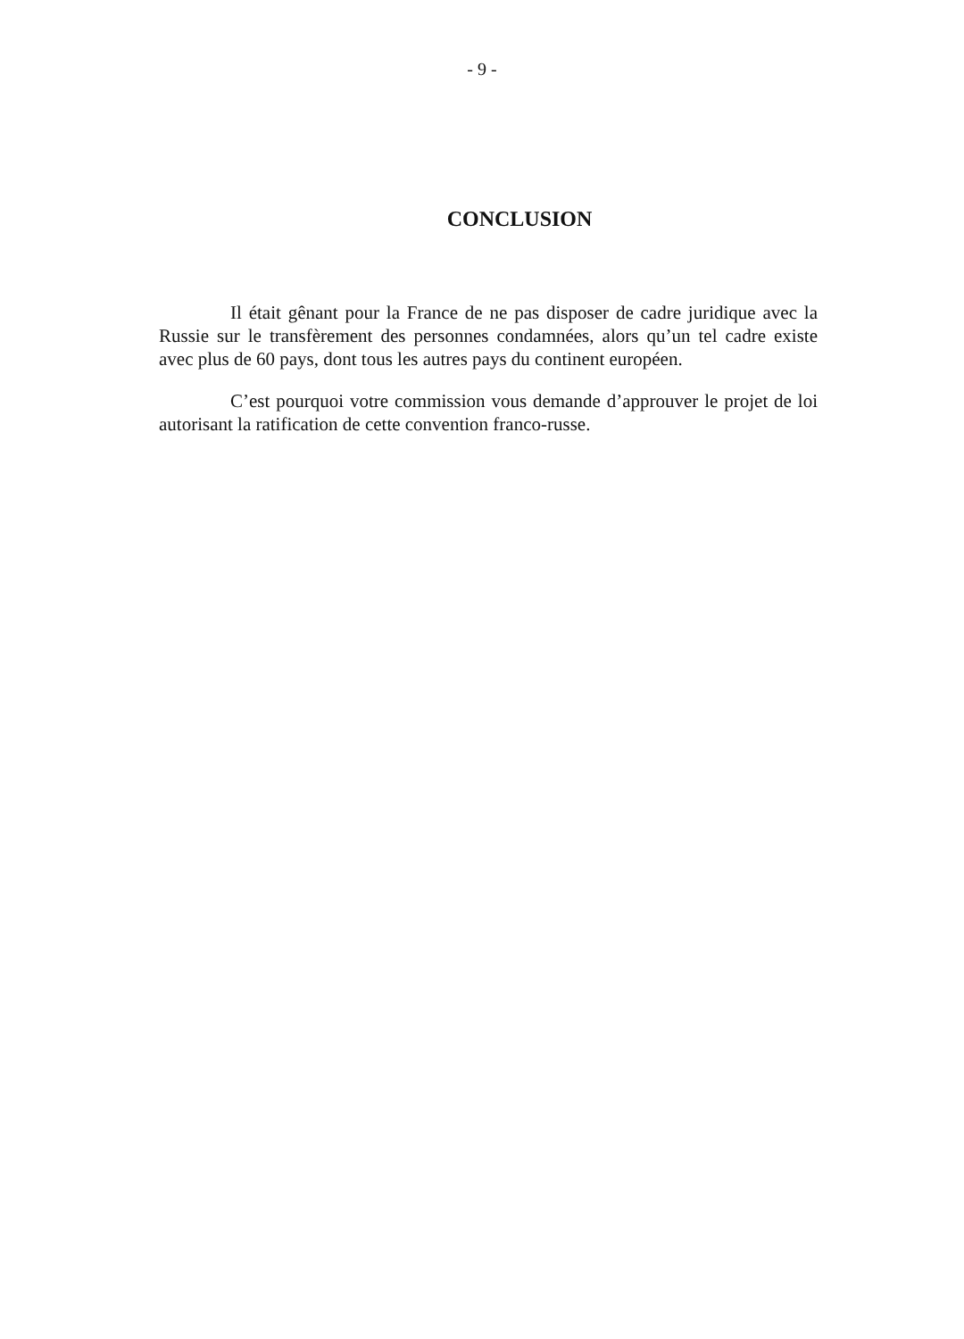- 9 -
CONCLUSION
Il était gênant pour la France de ne pas disposer de cadre juridique avec la Russie sur le transfèrement des personnes condamnées, alors qu’un tel cadre existe avec plus de 60 pays, dont tous les autres pays du continent européen.
C’est pourquoi votre commission vous demande d’approuver le projet de loi autorisant la ratification de cette convention franco-russe.